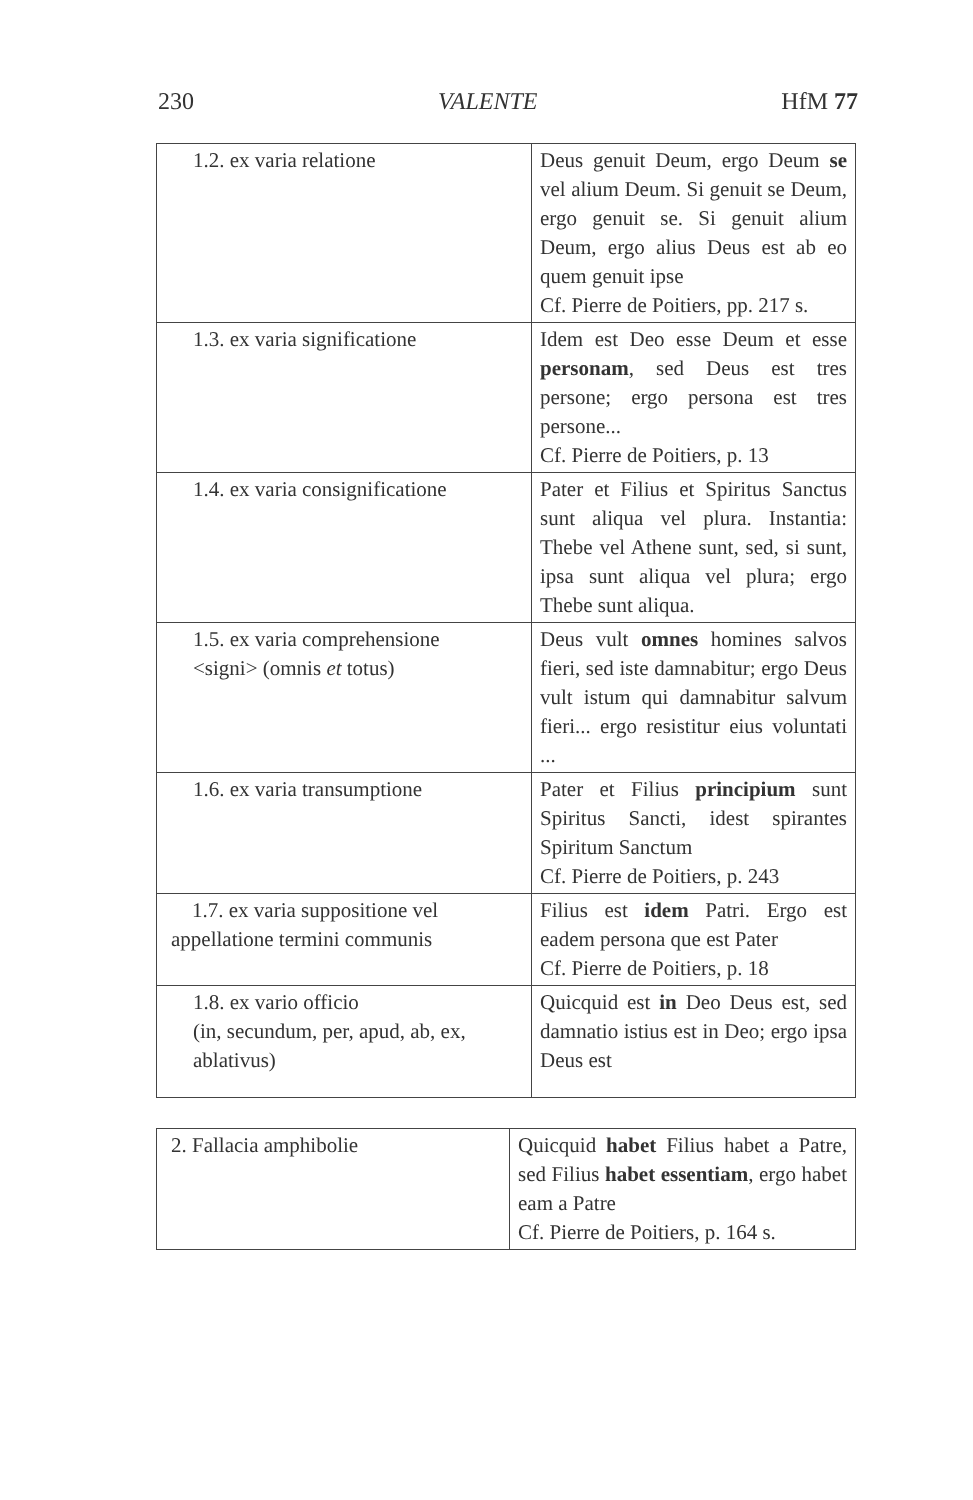230 VALENTE HfM 77
| 1.2. ex varia relatione | Deus genuit Deum, ergo Deum se vel alium Deum. Si genuit se Deum, ergo genuit se. Si genuit alium Deum, ergo alius Deus est ab eo quem genuit ipse Cf. Pierre de Poitiers, pp. 217 s. |
| 1.3. ex varia significatione | Idem est Deo esse Deum et esse personam , sed Deus est tres persone; ergo persona est tres persone... Cf. Pierre de Poitiers, p. 13 |
| 1.4. ex varia consignificatione | Pater et Filius et Spiritus Sanctus sunt aliqua vel plura. Instantia: Thebe vel Athene sunt, sed, si sunt, ipsa sunt aliqua vel plura; ergo Thebe sunt aliqua. |
| 1.5. ex varia comprehensione <signi> (omnis et totus) | Deus vult omnes homines salvos fieri, sed iste damnabitur; ergo Deus vult istum qui damnabitur salvum fieri... ergo resistitur eius voluntati ... |
| 1.6. ex varia transumptione | Pater et Filius principium sunt Spiritus Sancti, idest spirantes Spiritum Sanctum Cf. Pierre de Poitiers, p. 243 |
| 1.7. ex varia suppositione vel appellatione termini communis | Filius est idem Patri. Ergo est eadem persona que est Pater Cf. Pierre de Poitiers, p. 18 |
| 1.8. ex vario officio (in, secundum, per, apud, ab, ex, ablativus) | Quicquid est in Deo Deus est, sed damnatio istius est in Deo; ergo ipsa Deus est |
| 2. Fallacia amphibolie | Quicquid habet Filius habet a Patre, sed Filius habet essentiam , ergo habet eam a Patre Cf. Pierre de Poitiers, p. 164 s. |